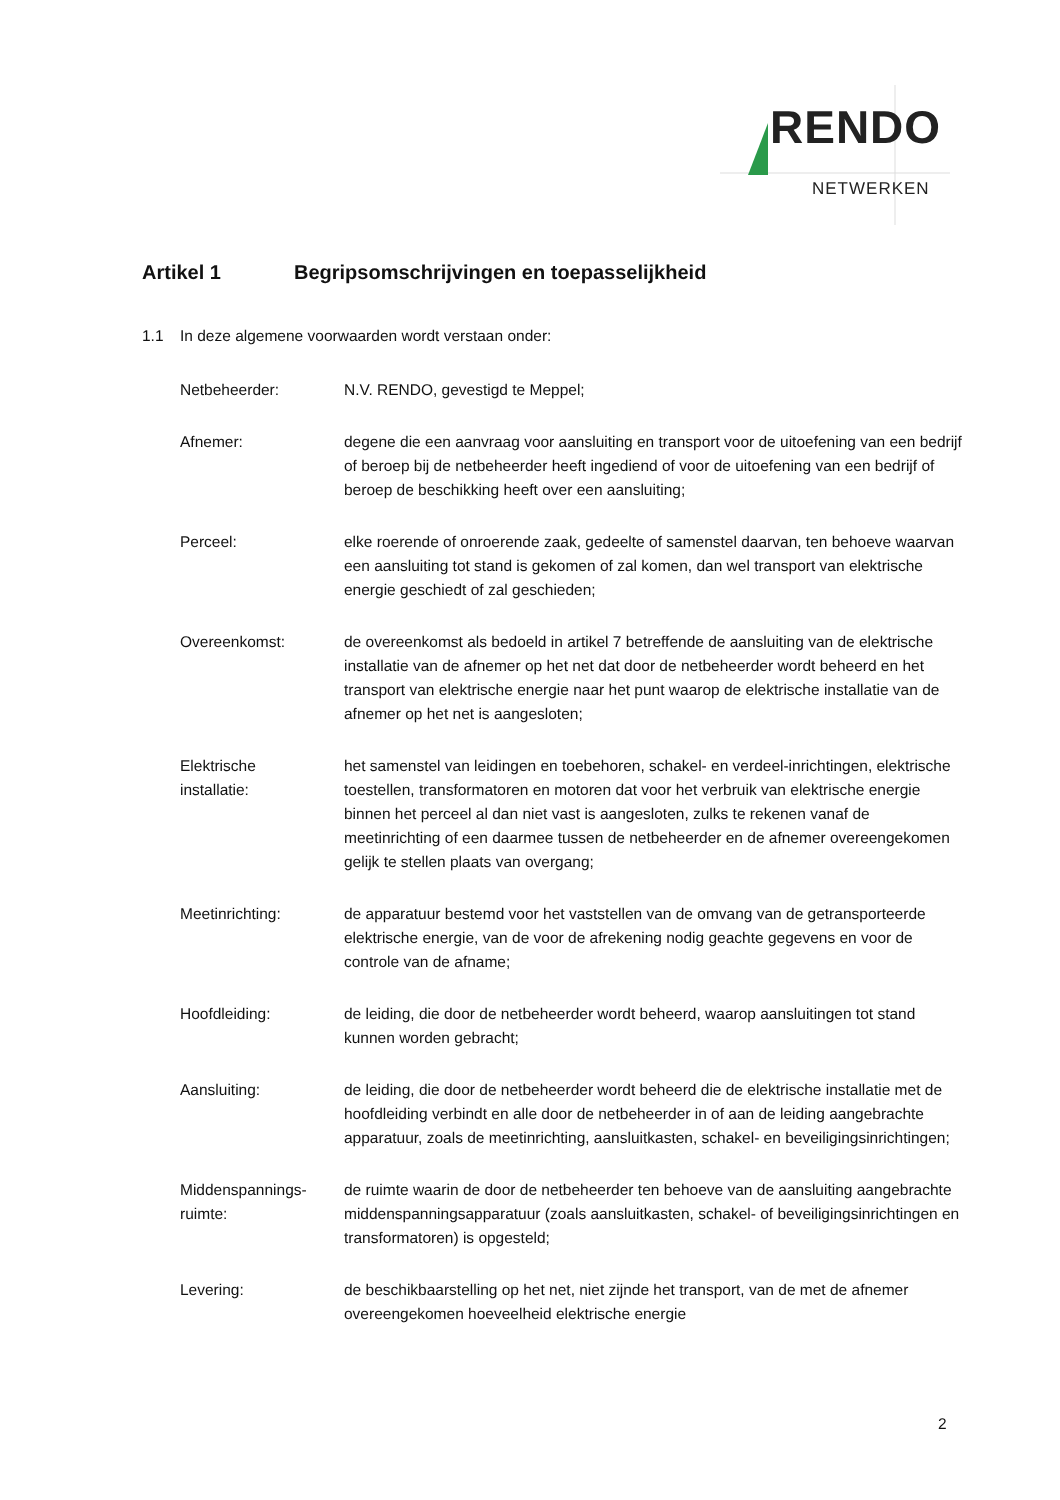RENDO
NETWERKEN
Artikel 1 Begripsomschrijvingen en toepasselijkheid
1.1 In deze algemene voorwaarden wordt verstaan onder:
Netbeheerder: N.V. RENDO, gevestigd te Meppel;
Afnemer: degene die een aanvraag voor aansluiting en transport voor de uitoefening van een bedrijf of beroep bij de netbeheerder heeft ingediend of voor de uitoefening van een bedrijf of beroep de beschikking heeft over een aansluiting;
Perceel: elke roerende of onroerende zaak, gedeelte of samenstel daarvan, ten behoeve waarvan een aansluiting tot stand is gekomen of zal komen, dan wel transport van elektrische energie geschiedt of zal geschieden;
Overeenkomst: de overeenkomst als bedoeld in artikel 7 betreffende de aansluiting van de elektrische installatie van de afnemer op het net dat door de netbeheerder wordt beheerd en het transport van elektrische energie naar het punt waarop de elektrische installatie van de afnemer op het net is aangesloten;
Elektrische
installatie:
het samenstel van leidingen en toebehoren, schakel- en verdeel-inrichtingen, elektrische toestellen, transformatoren en motoren dat voor het verbruik van elektrische energie binnen het perceel al dan niet vast is aangesloten, zulks te rekenen vanaf de meetinrichting of een daarmee tussen de netbeheerder en de afnemer overeengekomen gelijk te stellen plaats van overgang;
Meetinrichting: de apparatuur bestemd voor het vaststellen van de omvang van de getransporteerde elektrische energie, van de voor de afrekening nodig geachte gegevens en voor de controle van de afname;
Hoofdleiding: de leiding, die door de netbeheerder wordt beheerd, waarop aansluitingen tot stand kunnen worden gebracht;
Aansluiting: de leiding, die door de netbeheerder wordt beheerd die de elektrische installatie met de hoofdleiding verbindt en alle door de netbeheerder in of aan de leiding aangebrachte apparatuur, zoals de meetinrichting, aansluitkasten, schakel- en beveiligingsinrichtingen;
Middenspannings-
ruimte:
de ruimte waarin de door de netbeheerder ten behoeve van de aansluiting aangebrachte middenspanningsapparatuur (zoals aansluitkasten, schakel- of beveiligingsinrichtingen en transformatoren) is opgesteld;
Levering: de beschikbaarstelling op het net, niet zijnde het transport, van de met de afnemer overeengekomen hoeveelheid elektrische energie
2